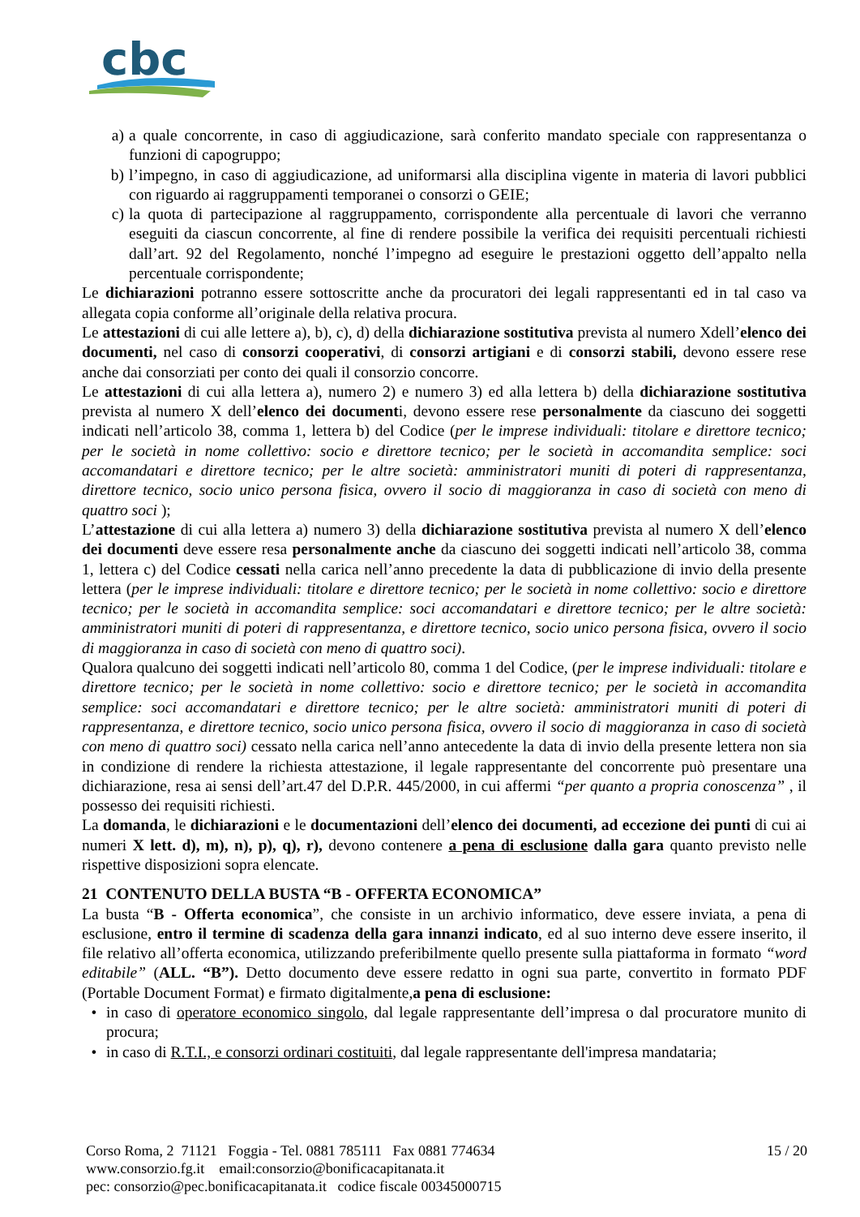cbc
a) a quale concorrente, in caso di aggiudicazione, sarà conferito mandato speciale con rappresentanza o funzioni di capogruppo;
b) l’impegno, in caso di aggiudicazione, ad uniformarsi alla disciplina vigente in materia di lavori pubblici con riguardo ai raggruppamenti temporanei o consorzi o GEIE;
c) la quota di partecipazione al raggruppamento, corrispondente alla percentuale di lavori che verranno eseguiti da ciascun concorrente, al fine di rendere possibile la verifica dei requisiti percentuali richiesti dall’art. 92 del Regolamento, nonché l’impegno ad eseguire le prestazioni oggetto dell’appalto nella percentuale corrispondente;
Le dichiarazioni potranno essere sottoscritte anche da procuratori dei legali rappresentanti ed in tal caso va allegata copia conforme all’originale della relativa procura.
Le attestazioni di cui alle lettere a), b), c), d) della dichiarazione sostitutiva prevista al numero Xdell’elenco dei documenti, nel caso di consorzi cooperativi, di consorzi artigiani e di consorzi stabili, devono essere rese anche dai consorziati per conto dei quali il consorzio concorre.
Le attestazioni di cui alla lettera a), numero 2) e numero 3) ed alla lettera b) della dichiarazione sostitutiva prevista al numero X dell’elenco dei documenti, devono essere rese personalmente da ciascuno dei soggetti indicati nell’articolo 38, comma 1, lettera b) del Codice (per le imprese individuali: titolare e direttore tecnico; per le società in nome collettivo: socio e direttore tecnico; per le società in accomandita semplice: soci accomandatari e direttore tecnico; per le altre società: amministratori muniti di poteri di rappresentanza, direttore tecnico, socio unico persona fisica, ovvero il socio di maggioranza in caso di società con meno di quattro soci );
L’attestazione di cui alla lettera a) numero 3) della dichiarazione sostitutiva prevista al numero X dell’elenco dei documenti deve essere resa personalmente anche da ciascuno dei soggetti indicati nell’articolo 38, comma 1, lettera c) del Codice cessati nella carica nell’anno precedente la data di pubblicazione di invio della presente lettera (per le imprese individuali: titolare e direttore tecnico; per le società in nome collettivo: socio e direttore tecnico; per le società in accomandita semplice: soci accomandatari e direttore tecnico; per le altre società: amministratori muniti di poteri di rappresentanza, e direttore tecnico, socio unico persona fisica, ovvero il socio di maggioranza in caso di società con meno di quattro soci).
Qualora qualcuno dei soggetti indicati nell’articolo 80, comma 1 del Codice, (per le imprese individuali: titolare e direttore tecnico; per le società in nome collettivo: socio e direttore tecnico; per le società in accomandita semplice: soci accomandatari e direttore tecnico; per le altre società: amministratori muniti di poteri di rappresentanza, e direttore tecnico, socio unico persona fisica, ovvero il socio di maggioranza in caso di società con meno di quattro soci) cessato nella carica nell’anno antecedente la data di invio della presente lettera non sia in condizione di rendere la richiesta attestazione, il legale rappresentante del concorrente può presentare una dichiarazione, resa ai sensi dell’art.47 del D.P.R. 445/2000, in cui affermi “per quanto a propria conoscenza” , il possesso dei requisiti richiesti.
La domanda, le dichiarazioni e le documentazioni dell’elenco dei documenti, ad eccezione dei punti di cui ai numeri X lett. d), m), n), p), q), r), devono contenere a pena di esclusione dalla gara quanto previsto nelle rispettive disposizioni sopra elencate.
21 CONTENUTO DELLA BUSTA “B - OFFERTA ECONOMICA”
La busta “B - Offerta economica”, che consiste in un archivio informatico, deve essere inviata, a pena di esclusione, entro il termine di scadenza della gara innanzi indicato, ed al suo interno deve essere inserito, il file relativo all’offerta economica, utilizzando preferibilmente quello presente sulla piattaforma in formato “word editabile” (ALL. “B”). Detto documento deve essere redatto in ogni sua parte, convertito in formato PDF (Portable Document Format) e firmato digitalmente,a pena di esclusione:
• in caso di operatore economico singolo, dal legale rappresentante dell’impresa o dal procuratore munito di procura;
• in caso di R.T.I., e consorzi ordinari costituiti, dal legale rappresentante dell'impresa mandataria;
Corso Roma, 2 71121 Foggia - Tel. 0881 785111 Fax 0881 774634
www.consorzio.fg.it email:consorzio@bonificacapitanata.it
pec: consorzio@pec.bonificacapitanata.it codice fiscale 00345000715
15 / 20